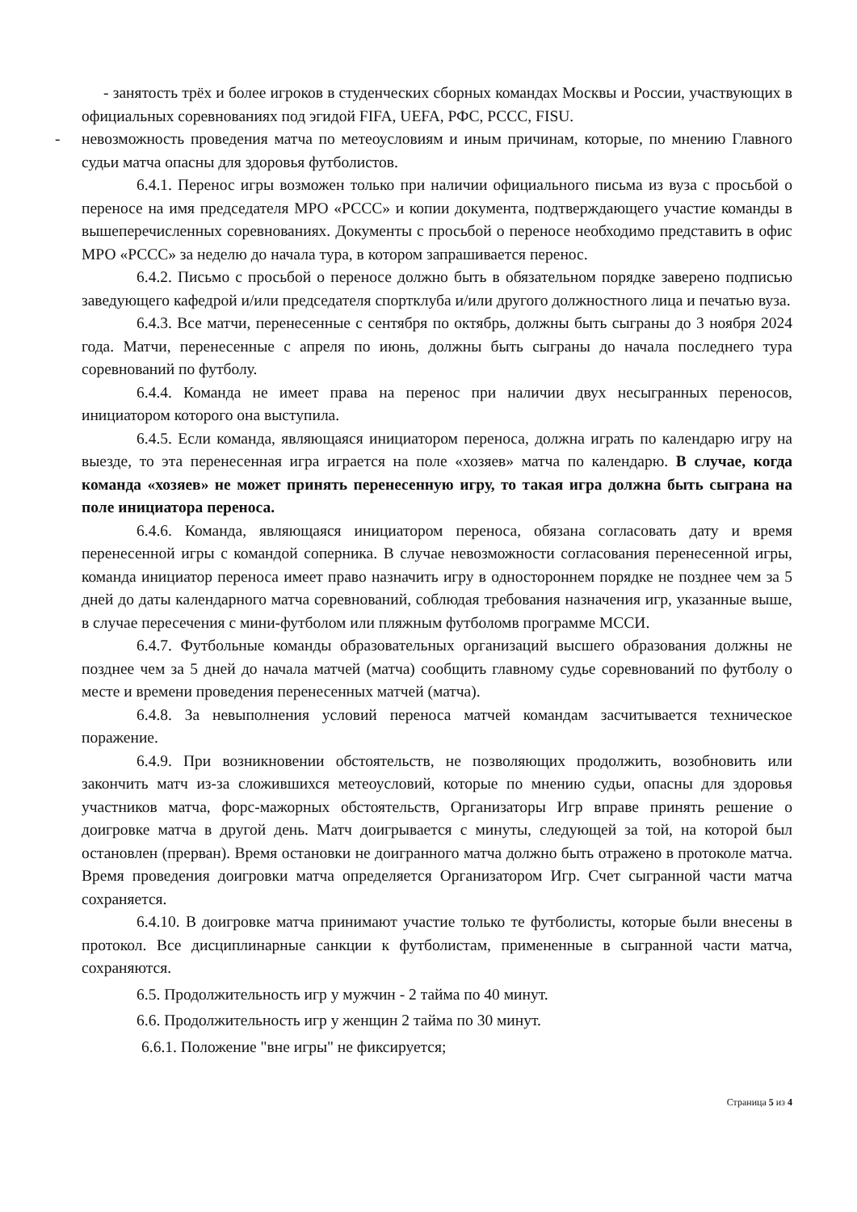- занятость трёх и более игроков в студенческих сборных командах Москвы и России, участвующих в официальных соревнованиях под эгидой FIFA, UEFA, РФС, РССС, FISU.
- невозможность проведения матча по метеоусловиям и иным причинам, которые, по мнению Главного судьи матча опасны для здоровья футболистов.
6.4.1. Перенос игры возможен только при наличии официального письма из вуза с просьбой о переносе на имя председателя МРО «РССС» и копии документа, подтверждающего участие команды в вышеперечисленных соревнованиях. Документы с просьбой о переносе необходимо представить в офис МРО «РССС» за неделю до начала тура, в котором запрашивается перенос.
6.4.2. Письмо с просьбой о переносе должно быть в обязательном порядке заверено подписью заведующего кафедрой и/или председателя спортклуба и/или другого должностного лица и печатью вуза.
6.4.3. Все матчи, перенесенные с сентября по октябрь, должны быть сыграны до 3 ноября 2024 года. Матчи, перенесенные с апреля по июнь, должны быть сыграны до начала последнего тура соревнований по футболу.
6.4.4. Команда не имеет права на перенос при наличии двух несыгранных переносов, инициатором которого она выступила.
6.4.5. Если команда, являющаяся инициатором переноса, должна играть по календарю игру на выезде, то эта перенесенная игра играется на поле «хозяев» матча по календарю. В случае, когда команда «хозяев» не может принять перенесенную игру, то такая игра должна быть сыграна на поле инициатора переноса.
6.4.6. Команда, являющаяся инициатором переноса, обязана согласовать дату и время перенесенной игры с командой соперника. В случае невозможности согласования перенесенной игры, команда инициатор переноса имеет право назначить игру в одностороннем порядке не позднее чем за 5 дней до даты календарного матча соревнований, соблюдая требования назначения игр, указанные выше, в случае пересечения с мини-футболом или пляжным футболомв программе МССИ.
6.4.7. Футбольные команды образовательных организаций высшего образования должны не позднее чем за 5 дней до начала матчей (матча) сообщить главному судье соревнований по футболу о месте и времени проведения перенесенных матчей (матча).
6.4.8. За невыполнения условий переноса матчей командам засчитывается техническое поражение.
6.4.9. При возникновении обстоятельств, не позволяющих продолжить, возобновить или закончить матч из-за сложившихся метеоусловий, которые по мнению судьи, опасны для здоровья участников матча, форс-мажорных обстоятельств, Организаторы Игр вправе принять решение о доигровке матча в другой день. Матч доигрывается с минуты, следующей за той, на которой был остановлен (прерван). Время остановки не доигранного матча должно быть отражено в протоколе матча. Время проведения доигровки матча определяется Организатором Игр. Счет сыгранной части матча сохраняется.
6.4.10. В доигровке матча принимают участие только те футболисты, которые были внесены в протокол. Все дисциплинарные санкции к футболистам, примененные в сыгранной части матча, сохраняются.
6.5. Продолжительность игр у мужчин - 2 тайма по 40 минут.
6.6. Продолжительность игр у женщин 2 тайма по 30 минут.
6.6.1. Положение "вне игры" не фиксируется;
Страница 5 из 4